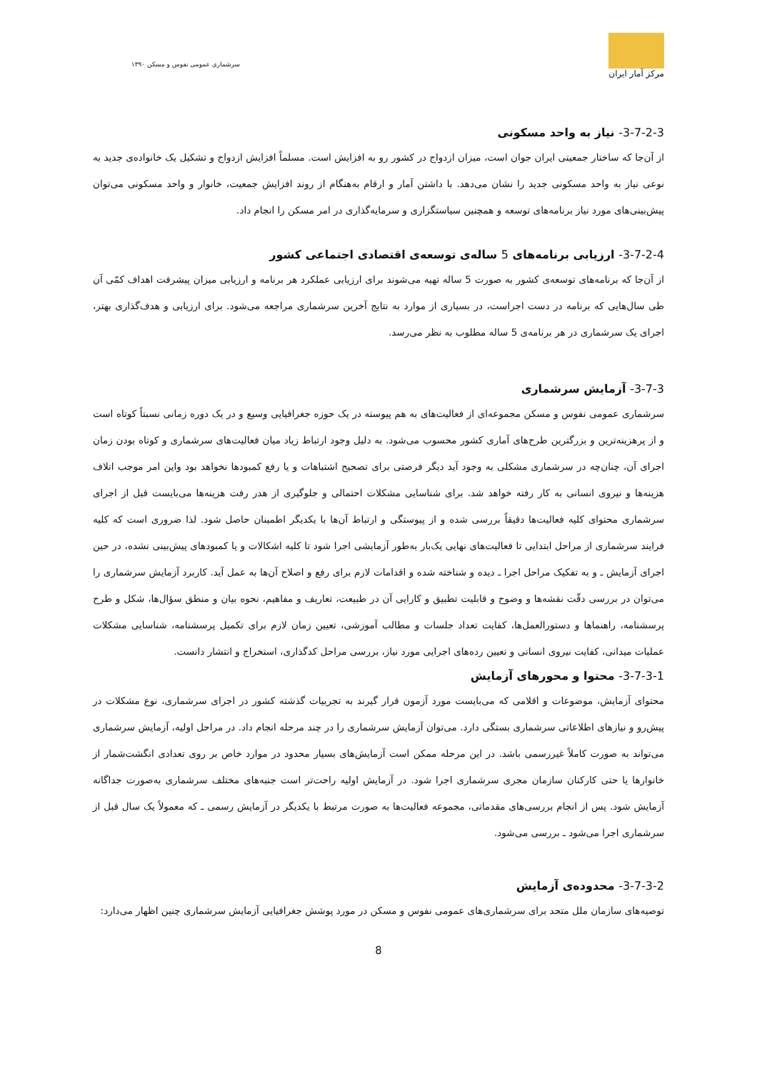۱۳۹۰ سرشماری عمومی نفوس و مسکن
مرکز آمار ایران
3-7-2-3- نیاز به واحد مسکونی
از آن‌جا که ساختار جمعیتی ایران جوان است، میزان ازدواج در کشور رو به افزایش است. مسلماً افزایش ازدواج و تشکیل یک خانواده‌ی جدید به نوعی نیاز به واحد مسکونی جدید را نشان می‌دهد. با داشتن آمار و ارقام به‌هنگام از روند افزایش جمعیت، خانوار و واحد مسکونی می‌توان پیش‌بینی‌های مورد نیاز برنامه‌های توسعه و همچنین سیاستگزاری و سرمایه‌گذاری در امر مسکن را انجام داد.
3-7-2-4- ارزیابی برنامه‌های 5 ساله‌ی توسعه‌ی اقتصادی اجتماعی کشور
از آن‌جا که برنامه‌های توسعه‌ی کشور به صورت 5 ساله تهیه می‌شوند برای ارزیابی عملکرد هر برنامه و ارزیابی میزان پیشرفت اهداف کمّی آن طی سال‌هایی که برنامه در دست اجراست، در بسیاری از موارد به نتایج آخرین سرشماری مراجعه می‌شود. برای ارزیابی و هدف‌گذاری بهتر، اجرای یک سرشماری در هر برنامه‌ی 5 ساله مطلوب به نظر می‌رسد.
3-7-3- آزمایش سرشماری
سرشماری عمومی نفوس و مسکن مجموعه‌ای از فعالیت‌های به هم پیوسته در یک حوزه جغرافیایی وسیع و در یک دوره زمانی نسبتاً کوتاه است و از پرهزینه‌ترین و بزرگترین طرح‌های آماری کشور محسوب می‌شود. به دلیل وجود ارتباط زیاد میان فعالیت‌های سرشماری و کوتاه بودن زمان اجرای آن، چنان‌چه در سرشماری مشکلی به وجود آید دیگر فرصتی برای تصحیح اشتباهات و یا رفع کمبودها نخواهد بود واین امر موجب اتلاف هزینه‌ها و نیروی انسانی به کار رفته خواهد شد. برای شناسایی مشکلات احتمالی و جلوگیری از هدر رفت هزینه‌ها می‌بایست قبل از اجرای سرشماری محتوای کلیه فعالیت‌ها دقیقاً بررسی شده و از پیوستگی و ارتباط آن‌ها با یکدیگر اطمینان حاصل شود. لذا ضروری است که کلیه فرایند سرشماری از مراحل ابتدایی تا فعالیت‌های نهایی یک‌بار به‌طور آزمایشی اجرا شود تا کلیه اشکالات و یا کمبودهای پیش‌بینی نشده، در حین اجرای آزمایش ـ و به تفکیک مراحل اجرا ـ دیده و شناخته شده و اقدامات لازم برای رفع و اصلاح آن‌ها به عمل آید. کاربرد آزمایش سرشماری را می‌توان در بررسی دقّت نقشه‌ها و وضوح و قابلیت تطبیق و کارایی آن در طبیعت، تعاریف و مفاهیم، نحوه بیان و منطق سؤال‌ها، شکل و طرح پرسشنامه، راهنماها و دستورالعمل‌ها، کفایت تعداد جلسات و مطالب آموزشی، تعیین زمان لازم برای تکمیل پرسشنامه، شناسایی مشکلات عملیات میدانی، کفایت نیروی انسانی و تعیین رده‌های اجرایی مورد نیاز، بررسی مراحل کدگذاری، استخراج و انتشار دانست.
3-7-3-1- محتوا و محورهای آزمایش
محتوای آزمایش، موضوعات و اقلامی که می‌بایست مورد آزمون قرار گیرند به تجربیات گذشته کشور در اجرای سرشماری، نوع مشکلات در پیش‌رو و نیازهای اطلاعاتی سرشماری بستگی دارد. می‌توان آزمایش سرشماری را در چند مرحله انجام داد. در مراحل اولیه، آزمایش سرشماری می‌تواند به صورت کاملاً غیررسمی باشد. در این مرحله ممکن است آزمایش‌های بسیار محدود در موارد خاص بر روی تعدادی انگشت‌شمار از خانوارها یا حتی کارکنان سازمان مجری سرشماری اجرا شود. در آزمایش اولیه راحت‌تر است جنبه‌های مختلف سرشماری به‌صورت جداگانه آزمایش شود. پس از انجام بررسی‌های مقدماتی، مجموعه فعالیت‌ها به صورت مرتبط با یکدیگر در آزمایش رسمی ـ که معمولاً یک سال قبل از سرشماری اجرا می‌شود ـ بررسی می‌شود.
3-7-3-2- محدوده‌ی آزمایش
توصیه‌های سازمان ملل متحد برای سرشماری‌های عمومی نفوس و مسکن در مورد پوشش جغرافیایی آزمایش سرشماری چنین اظهار می‌دارد:
8